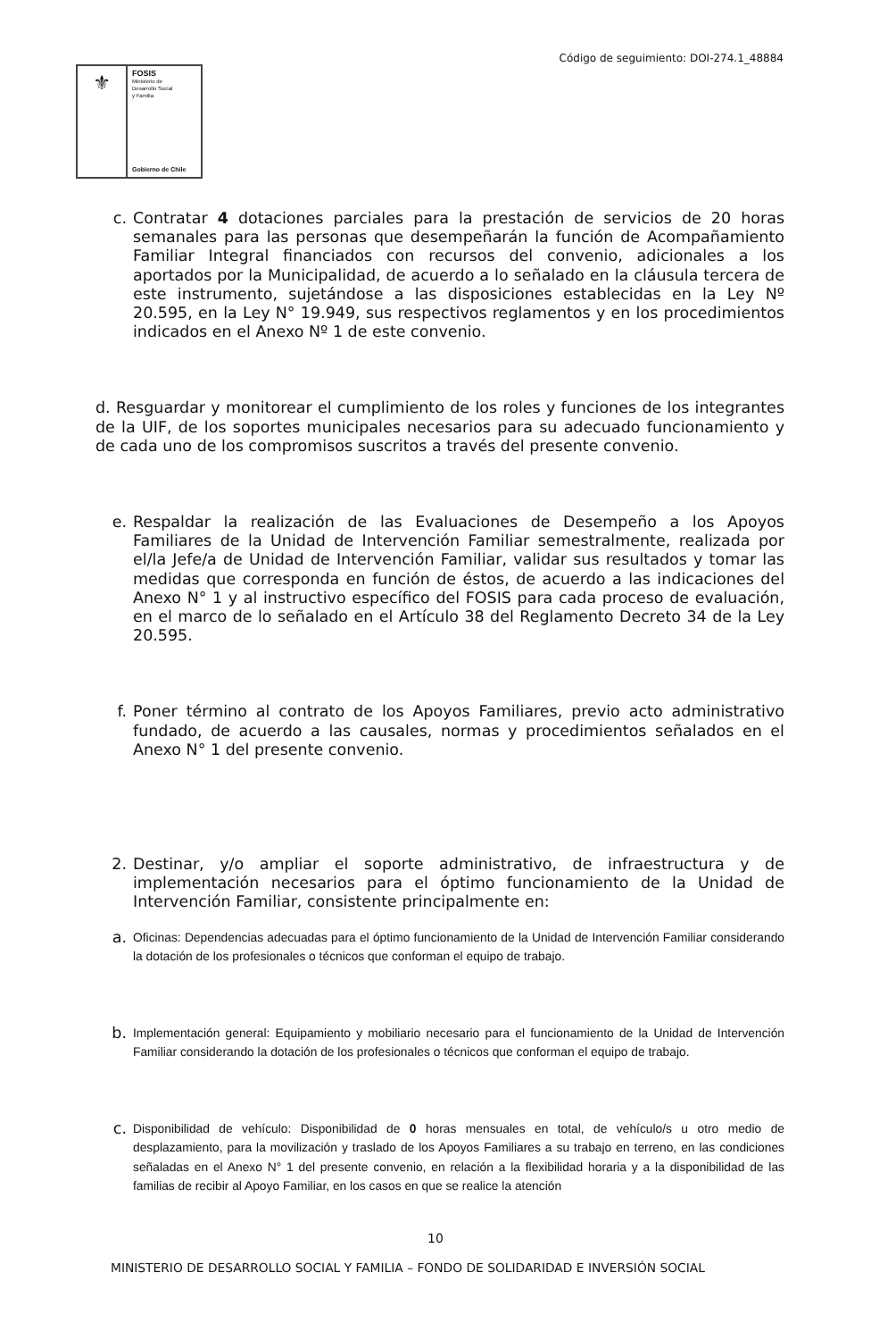Código de seguimiento: DOI-274.1_48884
⚜
FOSIS
Ministerio de
Desarrollo Social
y Familia
Gobierno de Chile
c. Contratar 4 dotaciones parciales para la prestación de servicios de 20 horas semanales para las personas que desempeñarán la función de Acompañamiento Familiar Integral financiados con recursos del convenio, adicionales a los aportados por la Municipalidad, de acuerdo a lo señalado en la cláusula tercera de este instrumento, sujetándose a las disposiciones establecidas en la Ley Nº 20.595, en la Ley N° 19.949, sus respectivos reglamentos y en los procedimientos indicados en el Anexo Nº 1 de este convenio.
d. Resguardar y monitorear el cumplimiento de los roles y funciones de los integrantes de la UIF, de los soportes municipales necesarios para su adecuado funcionamiento y de cada uno de los compromisos suscritos a través del presente convenio.
e. Respaldar la realización de las Evaluaciones de Desempeño a los Apoyos Familiares de la Unidad de Intervención Familiar semestralmente, realizada por el/la Jefe/a de Unidad de Intervención Familiar, validar sus resultados y tomar las medidas que corresponda en función de éstos, de acuerdo a las indicaciones del Anexo N° 1 y al instructivo específico del FOSIS para cada proceso de evaluación, en el marco de lo señalado en el Artículo 38 del Reglamento Decreto 34 de la Ley 20.595.
f. Poner término al contrato de los Apoyos Familiares, previo acto administrativo fundado, de acuerdo a las causales, normas y procedimientos señalados en el Anexo N° 1 del presente convenio.
2. Destinar, y/o ampliar el soporte administrativo, de infraestructura y de implementación necesarios para el óptimo funcionamiento de la Unidad de Intervención Familiar, consistente principalmente en:
a.
Oficinas: Dependencias adecuadas para el óptimo funcionamiento de la Unidad de Intervención Familiar considerando la dotación de los profesionales o técnicos que conforman el equipo de trabajo.
b.
Implementación general: Equipamiento y mobiliario necesario para el funcionamiento de la Unidad de Intervención Familiar considerando la dotación de los profesionales o técnicos que conforman el equipo de trabajo.
c.
Disponibilidad de vehículo: Disponibilidad de 0 horas mensuales en total, de vehículo/s u otro medio de desplazamiento, para la movilización y traslado de los Apoyos Familiares a su trabajo en terreno, en las condiciones señaladas en el Anexo N° 1 del presente convenio, en relación a la flexibilidad horaria y a la disponibilidad de las familias de recibir al Apoyo Familiar, en los casos en que se realice la atención
10
MINISTERIO DE DESARROLLO SOCIAL Y FAMILIA – FONDO DE SOLIDARIDAD E INVERSIÓN SOCIAL